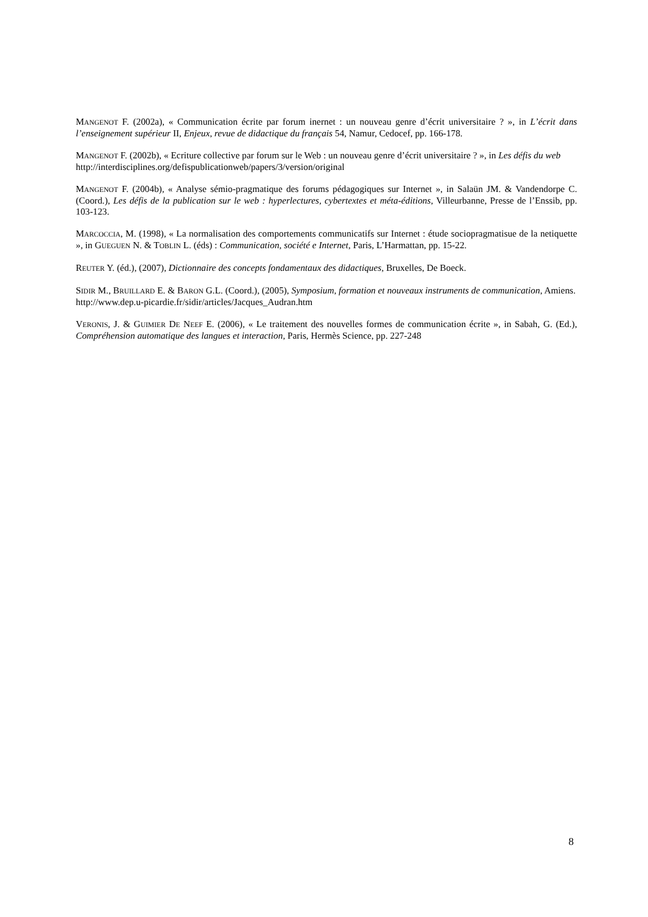MANGENOT F. (2002a), « Communication écrite par forum inernet : un nouveau genre d’écrit universitaire ? », in L’écrit dans l’enseignement supérieur II, Enjeux, revue de didactique du français 54, Namur, Cedocef, pp. 166-178.
MANGENOT F. (2002b), « Ecriture collective par forum sur le Web : un nouveau genre d’écrit universitaire ? », in Les défis du web
http://interdisciplines.org/defispublicationweb/papers/3/version/original
MANGENOT F. (2004b), « Analyse sémio-pragmatique des forums pédagogiques sur Internet », in Salaün JM. & Vandendorpe C. (Coord.), Les défis de la publication sur le web : hyperlectures, cybertextes et méta-éditions, Villeurbanne, Presse de l’Enssib, pp. 103-123.
MARCOCCIA, M. (1998), « La normalisation des comportements communicatifs sur Internet : étude sociopragmatisue de la netiquette », in GUEGUEN N. & TOBLIN L. (éds) : Communication, société e Internet, Paris, L’Harmattan, pp. 15-22.
REUTER Y. (éd.), (2007), Dictionnaire des concepts fondamentaux des didactiques, Bruxelles, De Boeck.
SIDIR M., BRUILLARD E. & BARON G.L. (Coord.), (2005), Symposium, formation et nouveaux instruments de communication, Amiens.
http://www.dep.u-picardie.fr/sidir/articles/Jacques_Audran.htm
VERONIS, J. & GUIMIER DE NEEF E. (2006), « Le traitement des nouvelles formes de communication écrite », in Sabah, G. (Ed.), Compréhension automatique des langues et interaction, Paris, Hermès Science, pp. 227-248
8